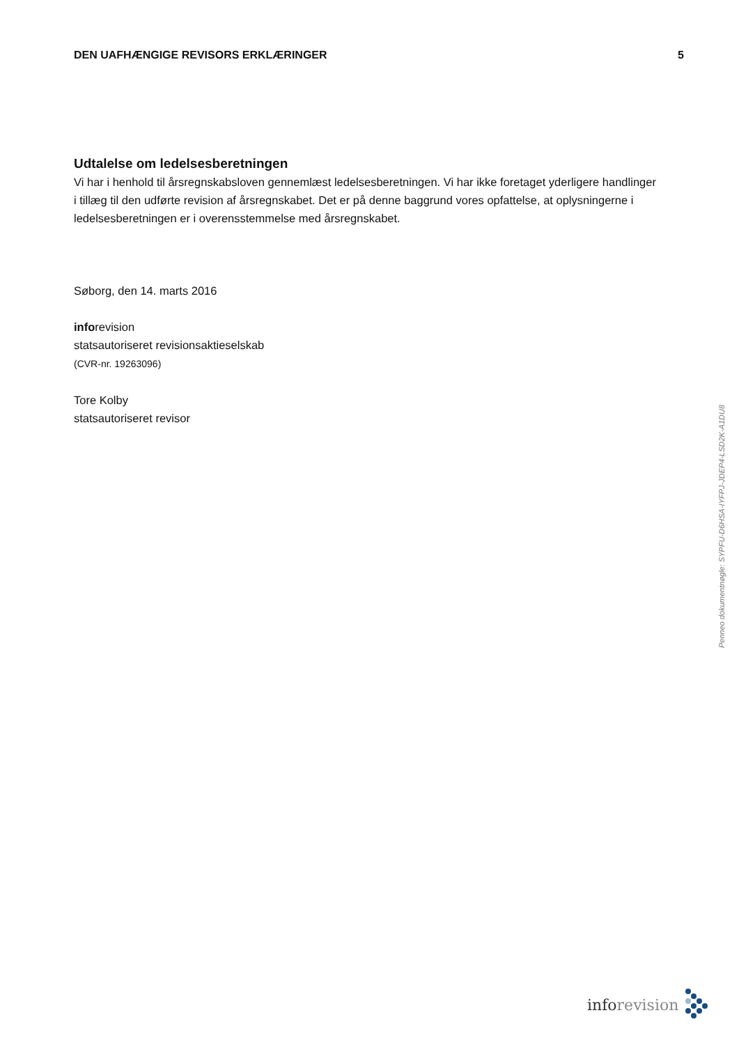DEN UAFHÆNGIGE REVISORS ERKLÆRINGER 5
Udtalelse om ledelsesberetningen
Vi har i henhold til årsregnskabsloven gennemlæst ledelsesberetningen. Vi har ikke foretaget yderligere handlinger i tillæg til den udførte revision af årsregnskabet. Det er på denne baggrund vores opfattelse, at oplysningerne i ledelsesberetningen er i overensstemmelse med årsregnskabet.
Søborg, den 14. marts 2016
inforevision
statsautoriseret revisionsaktieselskab
(CVR-nr. 19263096)
Tore Kolby
statsautoriseret revisor
Penneo dokumentnøgle: SYPFU-D6HSA-IYFPJ-JDEP4-LSD2K-A1DU8
inforevision